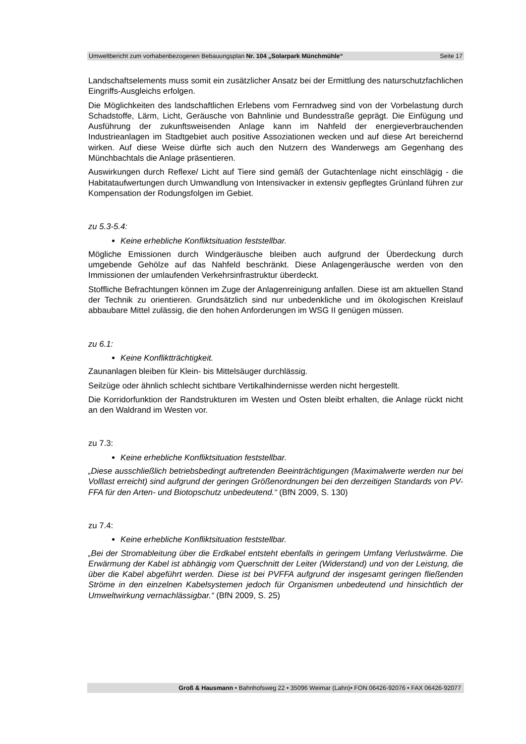Umweltbericht zum vorhabenbezogenen Bebauungsplan Nr. 104 „Solarpark Münchmühle“Seite 17
Landschaftselements muss somit ein zusätzlicher Ansatz bei der Ermittlung des naturschutzfachlichen Eingriffs-Ausgleichs erfolgen.
Die Möglichkeiten des landschaftlichen Erlebens vom Fernradweg sind von der Vorbelastung durch Schadstoffe, Lärm, Licht, Geräusche von Bahnlinie und Bundesstraße geprägt. Die Einfügung und Ausführung der zukunftsweisenden Anlage kann im Nahfeld der energieverbrauchenden Industrieanlagen im Stadtgebiet auch positive Assoziationen wecken und auf diese Art bereichernd wirken. Auf diese Weise dürfte sich auch den Nutzern des Wanderwegs am Gegenhang des Münchbachtals die Anlage präsentieren.
Auswirkungen durch Reflexe/ Licht auf Tiere sind gemäß der Gutachtenlage nicht einschlägig - die Habitataufwertungen durch Umwandlung von Intensivacker in extensiv gepflegtes Grünland führen zur Kompensation der Rodungsfolgen im Gebiet.
zu 5.3-5.4:
Keine erhebliche Konfliktsituation feststellbar.
Mögliche Emissionen durch Windgeräusche bleiben auch aufgrund der Überdeckung durch umgebende Gehölze auf das Nahfeld beschränkt. Diese Anlagengeräusche werden von den Immissionen der umlaufenden Verkehrsinfrastruktur überdeckt.
Stoffliche Befrachtungen können im Zuge der Anlagenreinigung anfallen. Diese ist am aktuellen Stand der Technik zu orientieren. Grundsätzlich sind nur unbedenkliche und im ökologischen Kreislauf abbaubare Mittel zulässig, die den hohen Anforderungen im WSG II genügen müssen.
zu 6.1:
Keine Konfliktträchtigkeit.
Zaunanlagen bleiben für Klein- bis Mittelsäuger durchlässig.
Seilzüge oder ähnlich schlecht sichtbare Vertikalhindernisse werden nicht hergestellt.
Die Korridorfunktion der Randstrukturen im Westen und Osten bleibt erhalten, die Anlage rückt nicht an den Waldrand im Westen vor.
zu 7.3:
Keine erhebliche Konfliktsituation feststellbar.
„Diese ausschließlich betriebsbedingt auftretenden Beeinträchtigungen (Maximalwerte werden nur bei Volllast erreicht) sind aufgrund der geringen Größenordnungen bei den derzeitigen Standards von PV-FFA für den Arten- und Biotopschutz unbedeutend.“ (BfN 2009, S. 130)
zu 7.4:
Keine erhebliche Konfliktsituation feststellbar.
„Bei der Stromableitung über die Erdkabel entsteht ebenfalls in geringem Umfang Verlustwärme. Die Erwärmung der Kabel ist abhängig vom Querschnitt der Leiter (Widerstand) und von der Leistung, die über die Kabel abgeführt werden. Diese ist bei PVFFA aufgrund der insgesamt geringen fließenden Ströme in den einzelnen Kabelsystemen jedoch für Organismen unbedeutend und hinsichtlich der Umweltwirkung vernachlässigbar.“ (BfN 2009, S. 25)
Groß & Hausmann • Bahnhofsweg 22 • 35096 Weimar (Lahn)• FON 06426-92076 • FAX 06426-92077